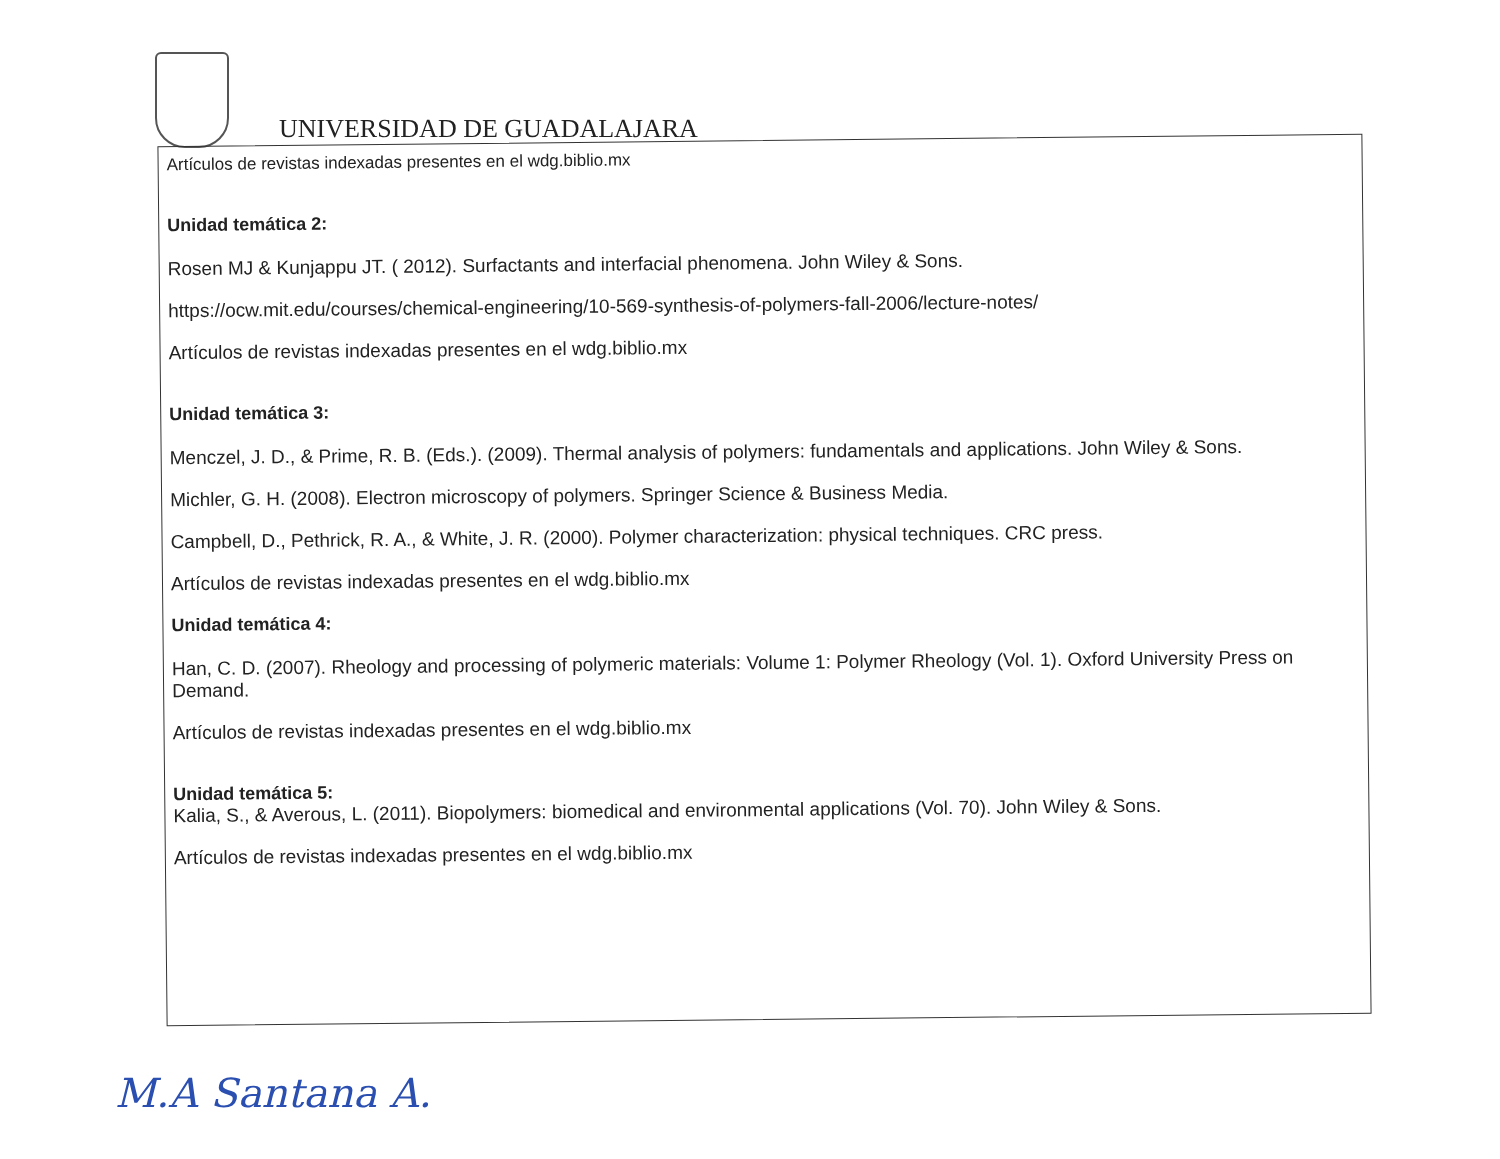UNIVERSIDAD DE GUADALAJARA
Artículos de revistas indexadas presentes en el wdg.biblio.mx
Unidad temática 2:
Rosen MJ & Kunjappu JT. ( 2012). Surfactants and interfacial phenomena. John Wiley & Sons.
https://ocw.mit.edu/courses/chemical-engineering/10-569-synthesis-of-polymers-fall-2006/lecture-notes/
Artículos de revistas indexadas presentes en el wdg.biblio.mx
Unidad temática 3:
Menczel, J. D., & Prime, R. B. (Eds.). (2009). Thermal analysis of polymers: fundamentals and applications. John Wiley & Sons.
Michler, G. H. (2008). Electron microscopy of polymers. Springer Science & Business Media.
Campbell, D., Pethrick, R. A., & White, J. R. (2000). Polymer characterization: physical techniques. CRC press.
Artículos de revistas indexadas presentes en el wdg.biblio.mx
Unidad temática 4:
Han, C. D. (2007). Rheology and processing of polymeric materials: Volume 1: Polymer Rheology (Vol. 1). Oxford University Press on Demand.
Artículos de revistas indexadas presentes en el wdg.biblio.mx
Unidad temática 5:
Kalia, S., & Averous, L. (2011). Biopolymers: biomedical and environmental applications (Vol. 70). John Wiley & Sons.
Artículos de revistas indexadas presentes en el wdg.biblio.mx
M.A Santana A.